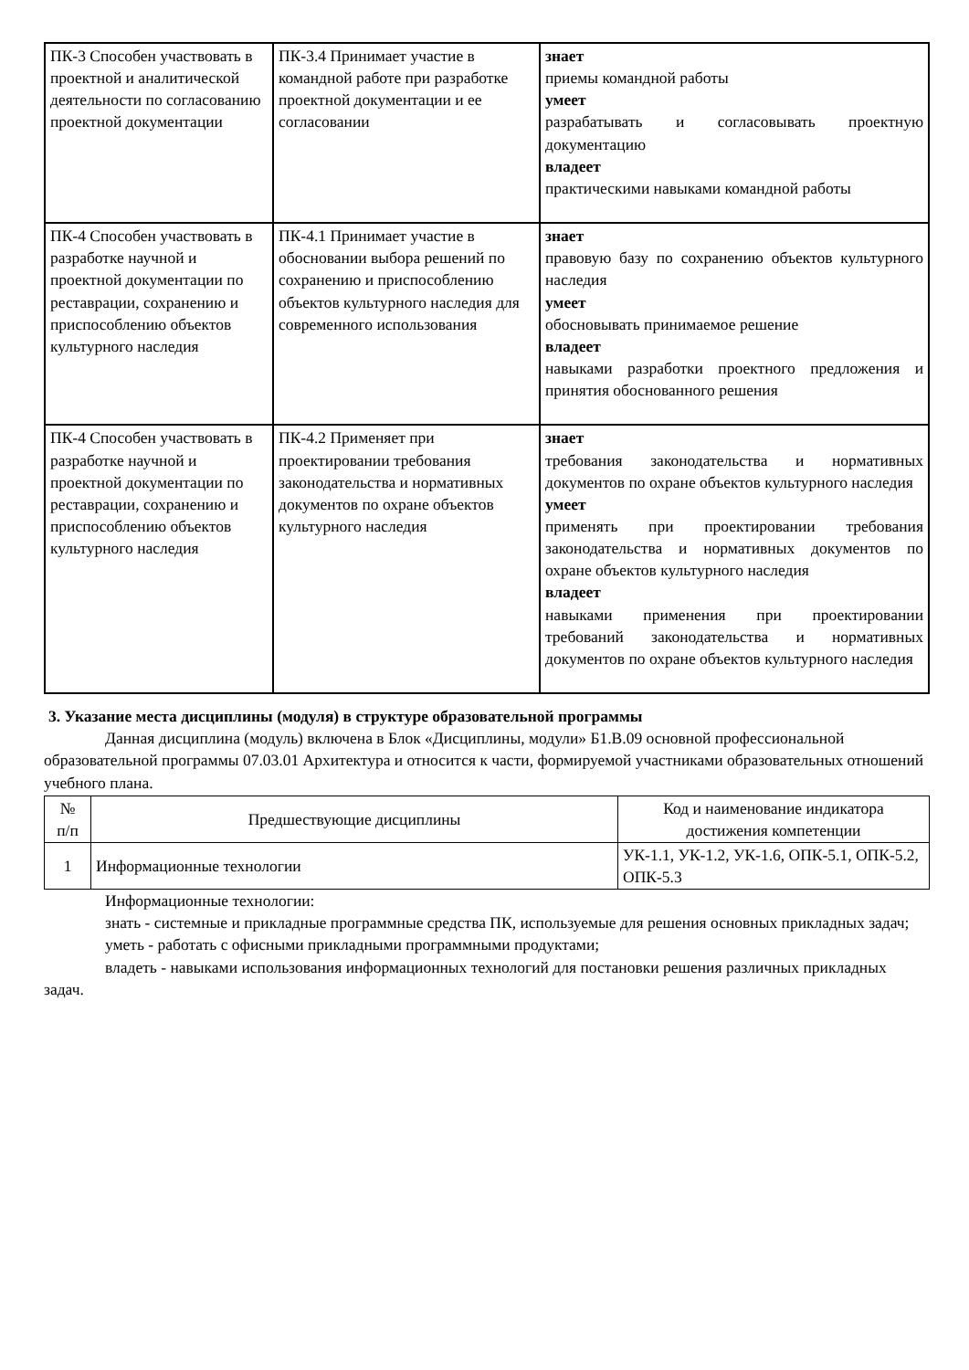| ПК-3 Способен участвовать в проектной и аналитической деятельности по согласованию проектной документации | ПК-3.4 Принимает участие в командной работе при разработке проектной документации и ее согласовании | знает приемы командной работы умеет разрабатывать и согласовывать проектную документацию владеет практическими навыками командной работы |
| ПК-4 Способен участвовать в разработке научной и проектной документации по реставрации, сохранению и приспособлению объектов культурного наследия | ПК-4.1 Принимает участие в обосновании выбора решений по сохранению и приспособлению объектов культурного наследия для современного использования | знает правовую базу по сохранению объектов культурного наследия умеет обосновывать принимаемое решение владеет навыками разработки проектного предложения и принятия обоснованного решения |
| ПК-4 Способен участвовать в разработке научной и проектной документации по реставрации, сохранению и приспособлению объектов культурного наследия | ПК-4.2 Применяет при проектировании требования законодательства и нормативных документов по охране объектов культурного наследия | знает требования законодательства и нормативных документов по охране объектов культурного наследия умеет применять при проектировании требования законодательства и нормативных документов по охране объектов культурного наследия владеет навыками применения при проектировании требований законодательства и нормативных документов по охране объектов культурного наследия |
3. Указание места дисциплины (модуля) в структуре образовательной программы
Данная дисциплина (модуль) включена в Блок «Дисциплины, модули» Б1.В.09 основной профессиональной образовательной программы 07.03.01 Архитектура и относится к части, формируемой участниками образовательных отношений учебного плана.
| № п/п | Предшествующие дисциплины | Код и наименование индикатора достижения компетенции |
| --- | --- | --- |
| 1 | Информационные технологии | УК-1.1, УК-1.2, УК-1.6, ОПК-5.1, ОПК-5.2, ОПК-5.3 |
Информационные технологии:
знать - системные и прикладные программные средства ПК, используемые для решения основных прикладных задач;
уметь - работать с офисными прикладными программными продуктами;
владеть - навыками использования информационных технологий для постановки решения различных прикладных задач.